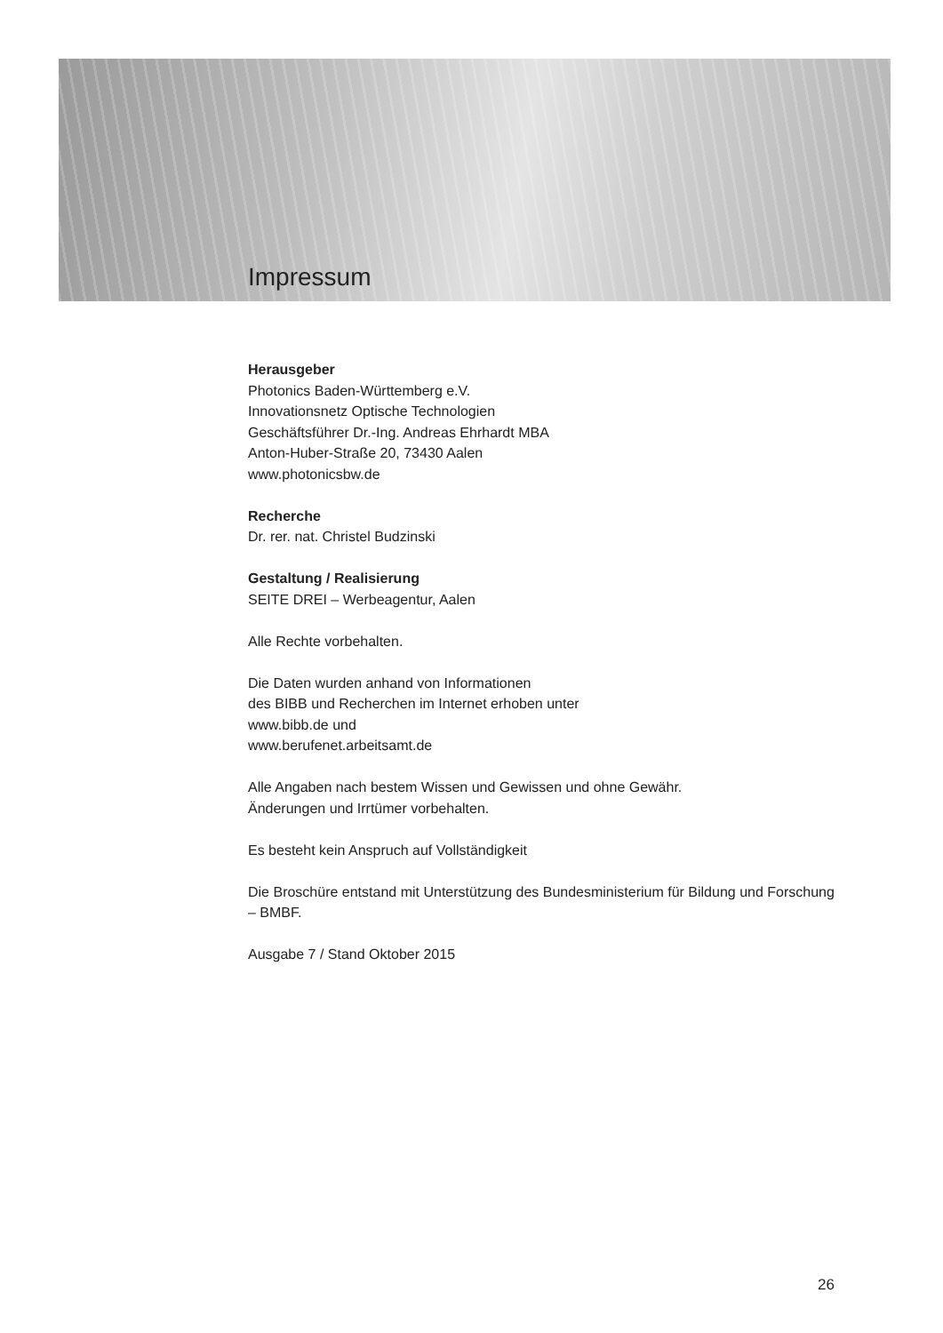Impressum
Herausgeber
Photonics Baden-Württemberg e.V.
Innovationsnetz Optische Technologien
Geschäftsführer Dr.-Ing. Andreas Ehrhardt MBA
Anton-Huber-Straße 20, 73430 Aalen
www.photonicsbw.de
Recherche
Dr. rer. nat. Christel Budzinski
Gestaltung / Realisierung
SEITE DREI – Werbeagentur, Aalen
Alle Rechte vorbehalten.
Die Daten wurden anhand von Informationen
des BIBB und Recherchen im Internet erhoben unter
www.bibb.de und
www.berufenet.arbeitsamt.de
Alle Angaben nach bestem Wissen und Gewissen und ohne Gewähr.
Änderungen und Irrtümer vorbehalten.
Es besteht kein Anspruch auf Vollständigkeit
Die Broschüre entstand mit Unterstützung des Bundesministerium für Bildung und Forschung – BMBF.
Ausgabe 7 / Stand Oktober 2015
26